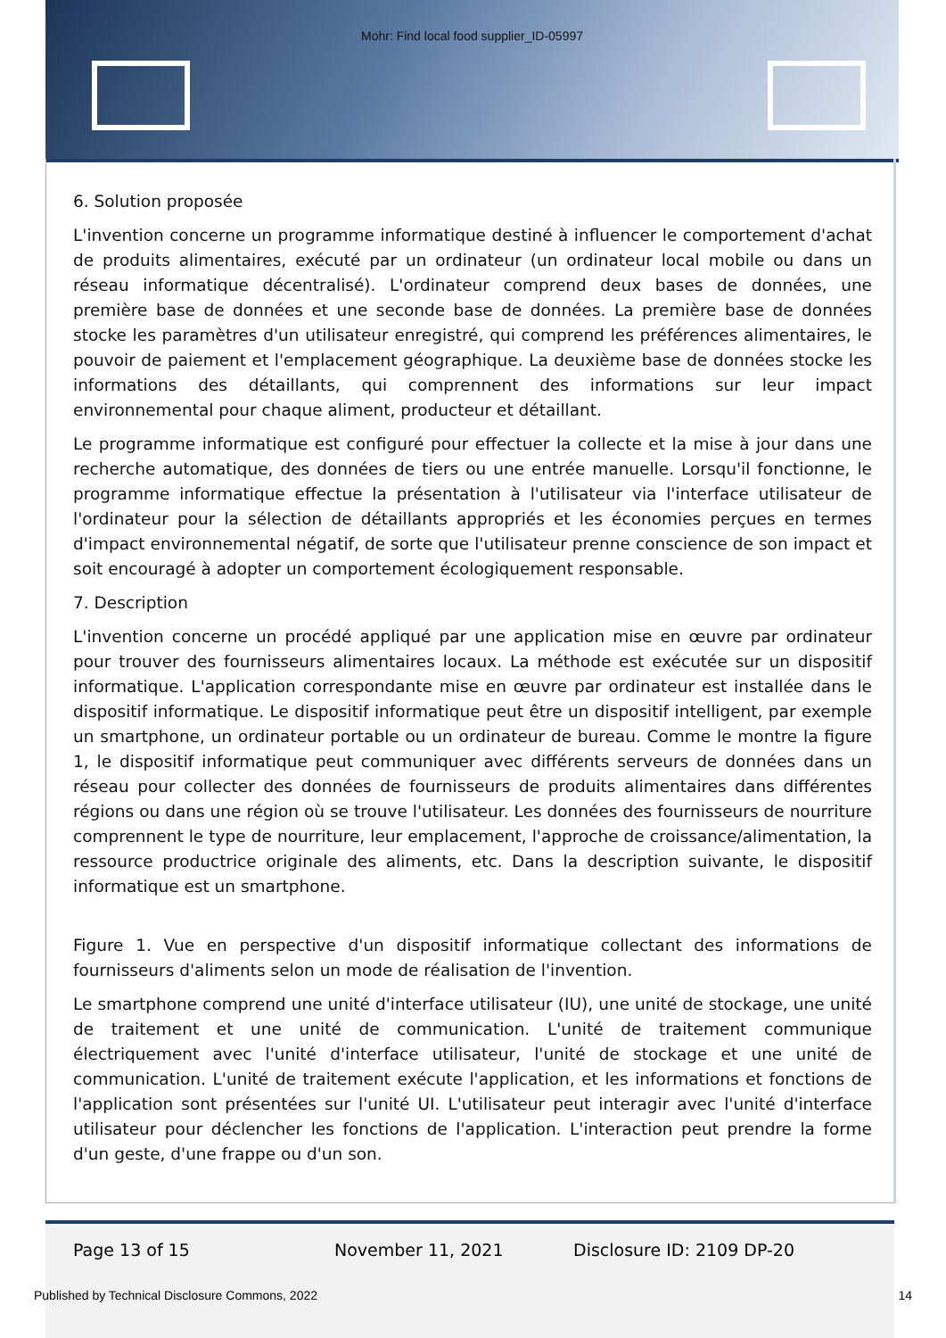Mohr: Find local food supplier_ID-05997
6. Solution proposée
L'invention concerne un programme informatique destiné à influencer le comportement d'achat de produits alimentaires, exécuté par un ordinateur (un ordinateur local mobile ou dans un réseau informatique décentralisé). L'ordinateur comprend deux bases de données, une première base de données et une seconde base de données. La première base de données stocke les paramètres d'un utilisateur enregistré, qui comprend les préférences alimentaires, le pouvoir de paiement et l'emplacement géographique. La deuxième base de données stocke les informations des détaillants, qui comprennent des informations sur leur impact environnemental pour chaque aliment, producteur et détaillant.
Le programme informatique est configuré pour effectuer la collecte et la mise à jour dans une recherche automatique, des données de tiers ou une entrée manuelle. Lorsqu'il fonctionne, le programme informatique effectue la présentation à l'utilisateur via l'interface utilisateur de l'ordinateur pour la sélection de détaillants appropriés et les économies perçues en termes d'impact environnemental négatif, de sorte que l'utilisateur prenne conscience de son impact et soit encouragé à adopter un comportement écologiquement responsable.
7. Description
L'invention concerne un procédé appliqué par une application mise en œuvre par ordinateur pour trouver des fournisseurs alimentaires locaux. La méthode est exécutée sur un dispositif informatique. L'application correspondante mise en œuvre par ordinateur est installée dans le dispositif informatique. Le dispositif informatique peut être un dispositif intelligent, par exemple un smartphone, un ordinateur portable ou un ordinateur de bureau. Comme le montre la figure 1, le dispositif informatique peut communiquer avec différents serveurs de données dans un réseau pour collecter des données de fournisseurs de produits alimentaires dans différentes régions ou dans une région où se trouve l'utilisateur. Les données des fournisseurs de nourriture comprennent le type de nourriture, leur emplacement, l'approche de croissance/alimentation, la ressource productrice originale des aliments, etc. Dans la description suivante, le dispositif informatique est un smartphone.
Figure 1. Vue en perspective d'un dispositif informatique collectant des informations de fournisseurs d'aliments selon un mode de réalisation de l'invention.
Le smartphone comprend une unité d'interface utilisateur (IU), une unité de stockage, une unité de traitement et une unité de communication. L'unité de traitement communique électriquement avec l'unité d'interface utilisateur, l'unité de stockage et une unité de communication. L'unité de traitement exécute l'application, et les informations et fonctions de l'application sont présentées sur l'unité UI. L'utilisateur peut interagir avec l'unité d'interface utilisateur pour déclencher les fonctions de l'application. L'interaction peut prendre la forme d'un geste, d'une frappe ou d'un son.
Page 13 of 15 November 11, 2021 Disclosure ID: 2109 DP-20
Published by Technical Disclosure Commons, 2022 14